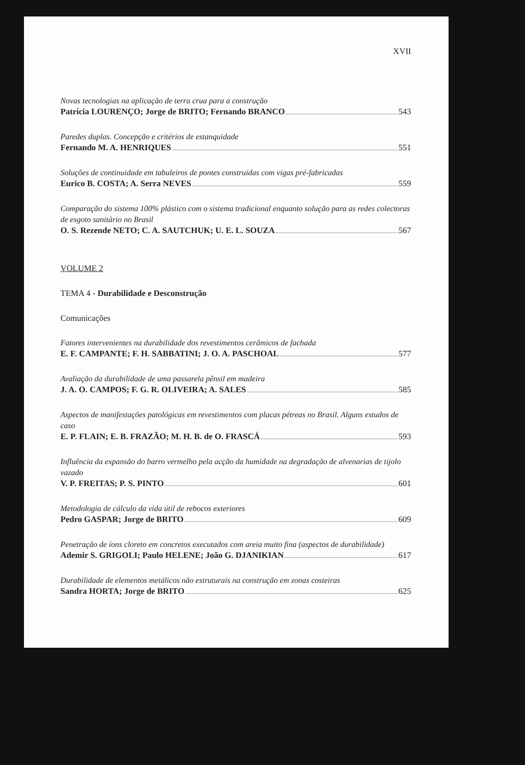XVII
Novas tecnologias na aplicação de terra crua para a construção
Patrícia LOURENÇO; Jorge de BRITO; Fernando BRANCO 543
Paredes duplas. Concepção e critérios de estanquidade
Fernando M. A. HENRIQUES 551
Soluções de continuidade em tabuleiros de pontes construídas com vigas pré-fabricadas
Eurico B. COSTA; A. Serra NEVES 559
Comparação do sistema 100% plástico com o sistema tradicional enquanto solução para as redes colectoras de esgoto sanitário no Brasil
O. S. Rezende NETO; C. A. SAUTCHUK; U. E. L. SOUZA 567
VOLUME 2
TEMA 4 - Durabilidade e Desconstrução
Comunicações
Fatores intervenientes na durabilidade dos revestimentos cerâmicos de fachada
E. F. CAMPANTE; F. H. SABBATINI; J. O. A. PASCHOAL 577
Avaliação da durabilidade de uma passarela pênsil em madeira
J. A. O. CAMPOS; F. G. R. OLIVEIRA; A. SALES 585
Aspectos de manifestações patológicas em revestimentos com placas pétreas no Brasil. Alguns estudos de caso
E. P. FLAIN; E. B. FRAZÃO; M. H. B. de O. FRASCÁ 593
Influência da expansão do barro vermelho pela acção da humidade na degradação de alvenarias de tijolo vazado
V. P. FREITAS; P. S. PINTO 601
Metodologia de cálculo da vida útil de rebocos exteriores
Pedro GASPAR; Jorge de BRITO 609
Penetração de íons cloreto em concretos executados com areia muito fina (aspectos de durabilidade)
Ademir S. GRIGOLI; Paulo HELENE; João G. DJANIKIAN 617
Durabilidade de elementos metálicos não estruturais na construção em zonas costeiras
Sandra HORTA; Jorge de BRITO 625